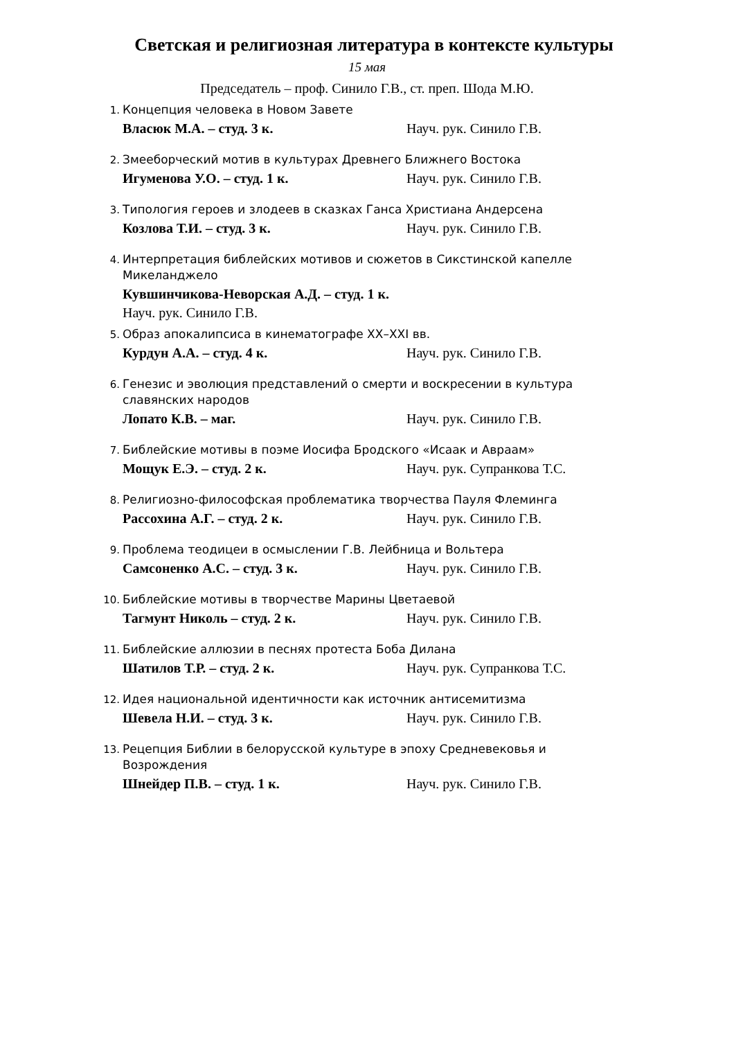Светская и религиозная литература в контексте культуры
15 мая
Председатель – проф. Синило Г.В., ст. преп. Шода М.Ю.
1.
Концепция человека в Новом Завете
Власюк М.А. – студ. 3 к. Науч. рук. Синило Г.В.
2.
Змееборческий мотив в культурах Древнего Ближнего Востока
Игуменова У.О. – студ. 1 к. Науч. рук. Синило Г.В.
3.
Типология героев и злодеев в сказках Ганса Христиана Андерсена
Козлова Т.И. – студ. 3 к. Науч. рук. Синило Г.В.
4.
Интерпретация библейских мотивов и сюжетов в Сикстинской капелле Микеланджело
Кувшинчикова-Неворская А.Д. – студ. 1 к.
Науч. рук. Синило Г.В.
5.
Образ апокалипсиса в кинематографе XX–XXI вв.
Курдун А.А. – студ. 4 к. Науч. рук. Синило Г.В.
6.
Генезис и эволюция представлений о смерти и воскресении в культура славянских народов
Лопато К.В. – маг. Науч. рук. Синило Г.В.
7.
Библейские мотивы в поэме Иосифа Бродского «Исаак и Авраам»
Мощук Е.Э. – студ. 2 к. Науч. рук. Супранкова Т.С.
8.
Религиозно-философская проблематика творчества Пауля Флеминга
Рассохина А.Г. – студ. 2 к. Науч. рук. Синило Г.В.
9.
Проблема теодицеи в осмыслении Г.В. Лейбница и Вольтера
Самсоненко А.С. – студ. 3 к. Науч. рук. Синило Г.В.
10.
Библейские мотивы в творчестве Марины Цветаевой
Тагмунт Николь – студ. 2 к. Науч. рук. Синило Г.В.
11.
Библейские аллюзии в песнях протеста Боба Дилана
Шатилов Т.Р. – студ. 2 к. Науч. рук. Супранкова Т.С.
12.
Идея национальной идентичности как источник антисемитизма
Шевела Н.И. – студ. 3 к. Науч. рук. Синило Г.В.
13.
Рецепция Библии в белорусской культуре в эпоху Средневековья и Возрождения
Шнейдер П.В. – студ. 1 к. Науч. рук. Синило Г.В.